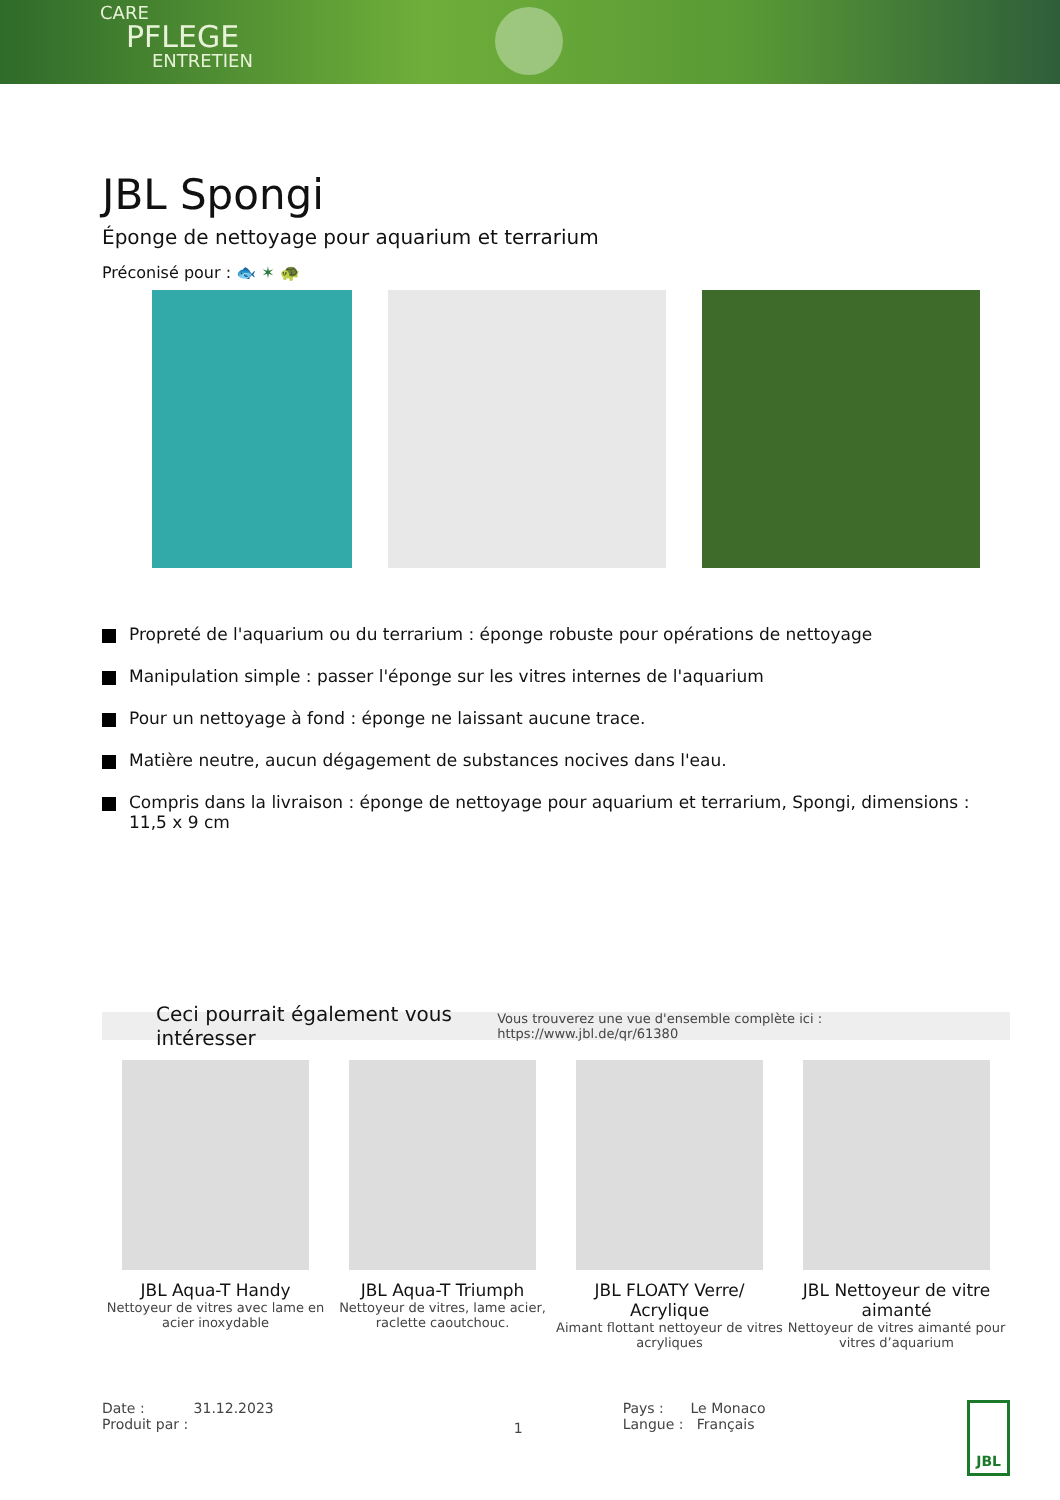CARE
PFLEGE
ENTRETIEN
JBL Spongi
Éponge de nettoyage pour aquarium et terrarium
Préconisé pour : 🐟 ✶ 🐢
Propreté de l'aquarium ou du terrarium : éponge robuste pour opérations de nettoyage
Manipulation simple : passer l'éponge sur les vitres internes de l'aquarium
Pour un nettoyage à fond : éponge ne laissant aucune trace.
Matière neutre, aucun dégagement de substances nocives dans l'eau.
Compris dans la livraison : éponge de nettoyage pour aquarium et terrarium, Spongi, dimensions : 11,5 x 9 cm
Ceci pourrait également vous intéresser Vous trouverez une vue d'ensemble complète ici : https://www.jbl.de/qr/61380
JBL Aqua-T Handy
Nettoyeur de vitres avec lame en acier inoxydable
JBL Aqua-T Triumph
Nettoyeur de vitres, lame acier, raclette caoutchouc.
JBL FLOATY Verre/ Acrylique
Aimant flottant nettoyeur de vitres acryliques
JBL Nettoyeur de vitre aimanté
Nettoyeur de vitres aimanté pour vitres d’aquarium
Date : 31.12.2023
Produit par :
1
Pays : Le Monaco
Langue : Français
JBL